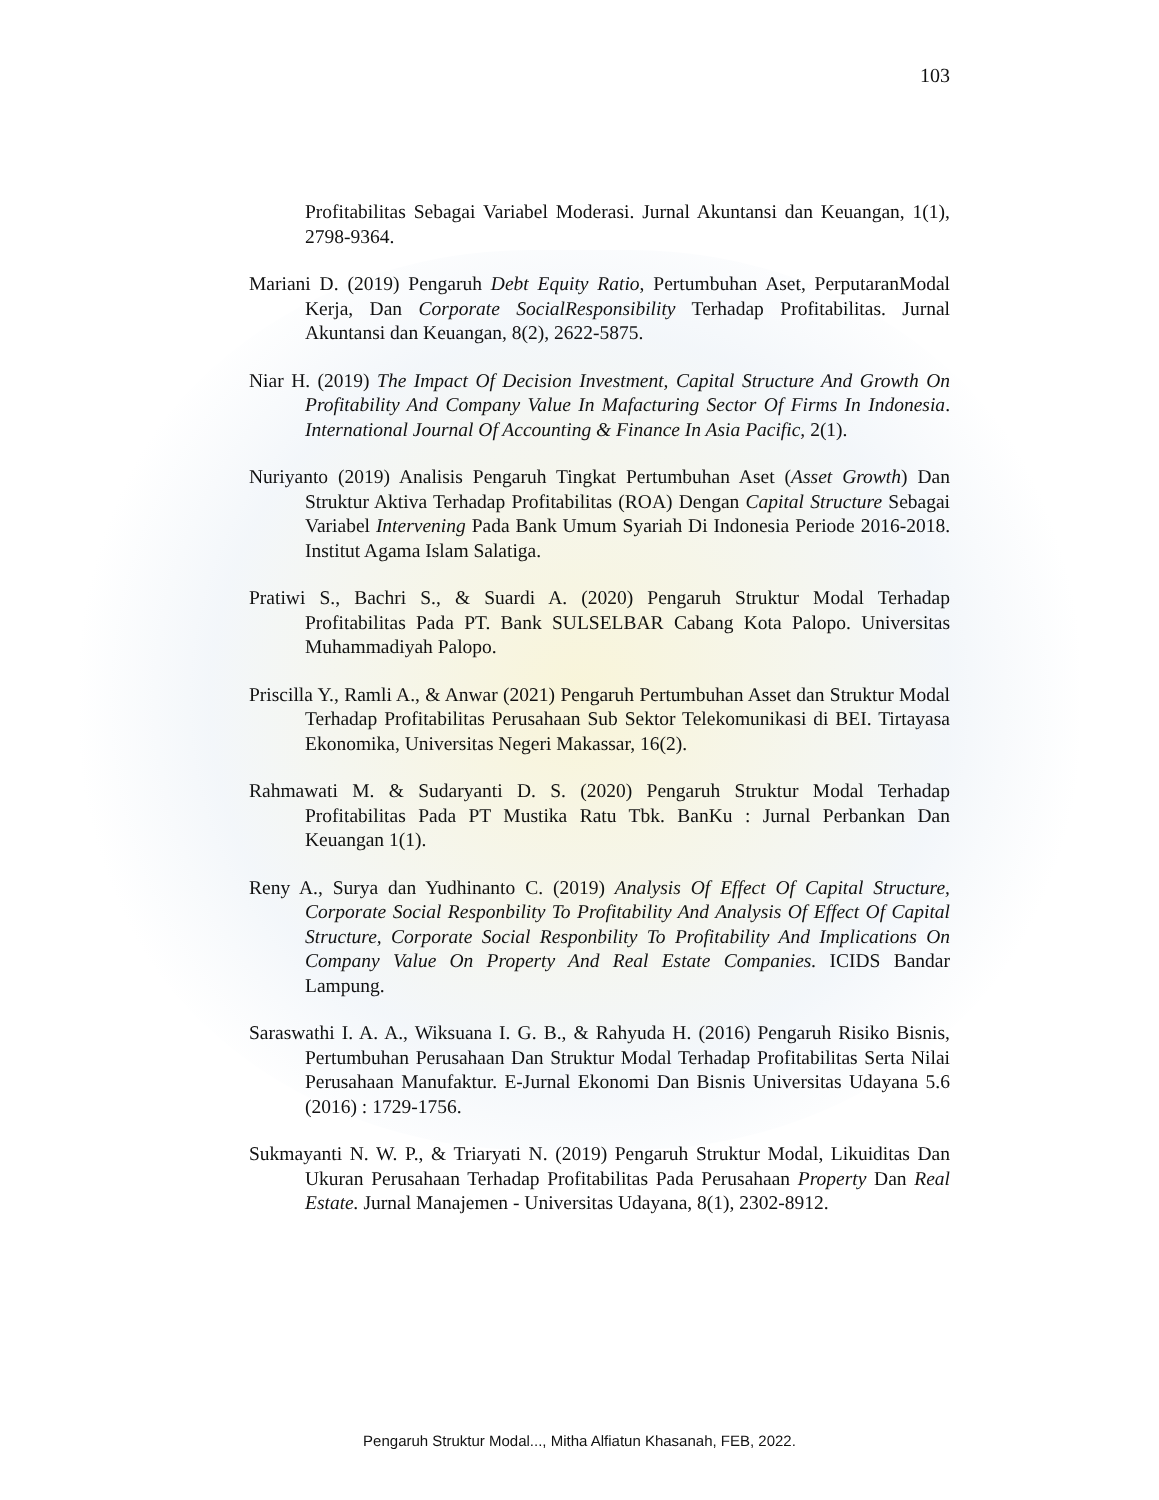103
Profitabilitas Sebagai Variabel Moderasi. Jurnal Akuntansi dan Keuangan, 1(1), 2798-9364.
Mariani D. (2019) Pengaruh Debt Equity Ratio, Pertumbuhan Aset, PerputaranModal Kerja, Dan Corporate SocialResponsibility Terhadap Profitabilitas. Jurnal Akuntansi dan Keuangan, 8(2), 2622-5875.
Niar H. (2019) The Impact Of Decision Investment, Capital Structure And Growth On Profitability And Company Value In Mafacturing Sector Of Firms In Indonesia. International Journal Of Accounting & Finance In Asia Pacific, 2(1).
Nuriyanto (2019) Analisis Pengaruh Tingkat Pertumbuhan Aset (Asset Growth) Dan Struktur Aktiva Terhadap Profitabilitas (ROA) Dengan Capital Structure Sebagai Variabel Intervening Pada Bank Umum Syariah Di Indonesia Periode 2016-2018. Institut Agama Islam Salatiga.
Pratiwi S., Bachri S., & Suardi A. (2020) Pengaruh Struktur Modal Terhadap Profitabilitas Pada PT. Bank SULSELBAR Cabang Kota Palopo. Universitas Muhammadiyah Palopo.
Priscilla Y., Ramli A., & Anwar (2021) Pengaruh Pertumbuhan Asset dan Struktur Modal Terhadap Profitabilitas Perusahaan Sub Sektor Telekomunikasi di BEI. Tirtayasa Ekonomika, Universitas Negeri Makassar, 16(2).
Rahmawati M. & Sudaryanti D. S. (2020) Pengaruh Struktur Modal Terhadap Profitabilitas Pada PT Mustika Ratu Tbk. BanKu : Jurnal Perbankan Dan Keuangan 1(1).
Reny A., Surya dan Yudhinanto C. (2019) Analysis Of Effect Of Capital Structure, Corporate Social Responbility To Profitability And Analysis Of Effect Of Capital Structure, Corporate Social Responbility To Profitability And Implications On Company Value On Property And Real Estate Companies. ICIDS Bandar Lampung.
Saraswathi I. A. A., Wiksuana I. G. B., & Rahyuda H. (2016) Pengaruh Risiko Bisnis, Pertumbuhan Perusahaan Dan Struktur Modal Terhadap Profitabilitas Serta Nilai Perusahaan Manufaktur. E-Jurnal Ekonomi Dan Bisnis Universitas Udayana 5.6 (2016) : 1729-1756.
Sukmayanti N. W. P., & Triaryati N. (2019) Pengaruh Struktur Modal, Likuiditas Dan Ukuran Perusahaan Terhadap Profitabilitas Pada Perusahaan Property Dan Real Estate. Jurnal Manajemen - Universitas Udayana, 8(1), 2302-8912.
Pengaruh Struktur Modal..., Mitha Alfiatun Khasanah, FEB, 2022.